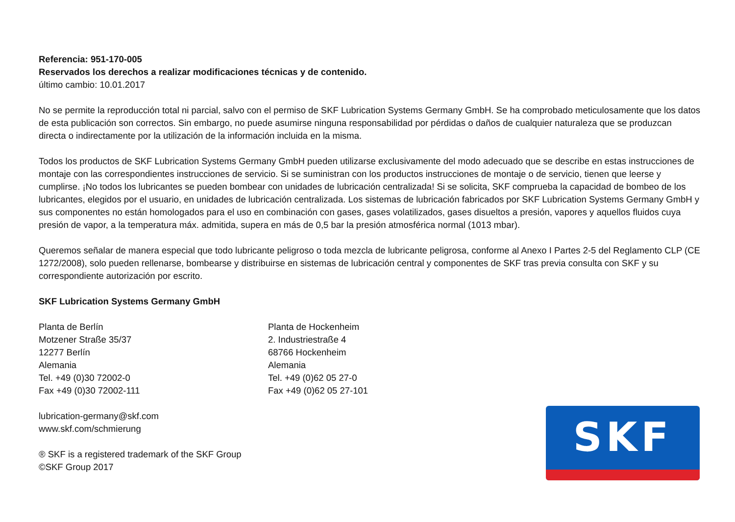Referencia: 951-170-005
Reservados los derechos a realizar modificaciones técnicas y de contenido.
último cambio: 10.01.2017
No se permite la reproducción total ni parcial, salvo con el permiso de SKF Lubrication Systems Germany GmbH. Se ha comprobado meticulosamente que los datos de esta publicación son correctos. Sin embargo, no puede asumirse ninguna responsabilidad por pérdidas o daños de cualquier naturaleza que se produzcan directa o indirectamente por la utilización de la información incluida en la misma.
Todos los productos de SKF Lubrication Systems Germany GmbH pueden utilizarse exclusivamente del modo adecuado que se describe en estas instrucciones de montaje con las correspondientes instrucciones de servicio. Si se suministran con los productos instrucciones de montaje o de servicio, tienen que leerse y cumplirse. ¡No todos los lubricantes se pueden bombear con unidades de lubricación centralizada! Si se solicita, SKF comprueba la capacidad de bombeo de los lubricantes, elegidos por el usuario, en unidades de lubricación centralizada. Los sistemas de lubricación fabricados por SKF Lubrication Systems Germany GmbH y sus componentes no están homologados para el uso en combinación con gases, gases volatilizados, gases disueltos a presión, vapores y aquellos fluidos cuya presión de vapor, a la temperatura máx. admitida, supera en más de 0,5 bar la presión atmosférica normal (1013 mbar).
Queremos señalar de manera especial que todo lubricante peligroso o toda mezcla de lubricante peligrosa, conforme al Anexo I Partes 2-5 del Reglamento CLP (CE 1272/2008), solo pueden rellenarse, bombearse y distribuirse en sistemas de lubricación central y componentes de SKF tras previa consulta con SKF y su correspondiente autorización por escrito.
SKF Lubrication Systems Germany GmbH
Planta de Berlín
Motzener Straße 35/37
12277 Berlín
Alemania
Tel. +49 (0)30 72002-0
Fax +49 (0)30 72002-111
Planta de Hockenheim
2. Industriestraße 4
68766 Hockenheim
Alemania
Tel. +49 (0)62 05 27-0
Fax +49 (0)62 05 27-101
lubrication-germany@skf.com
www.skf.com/schmierung
® SKF is a registered trademark of the SKF Group
©SKF Group 2017
SKF